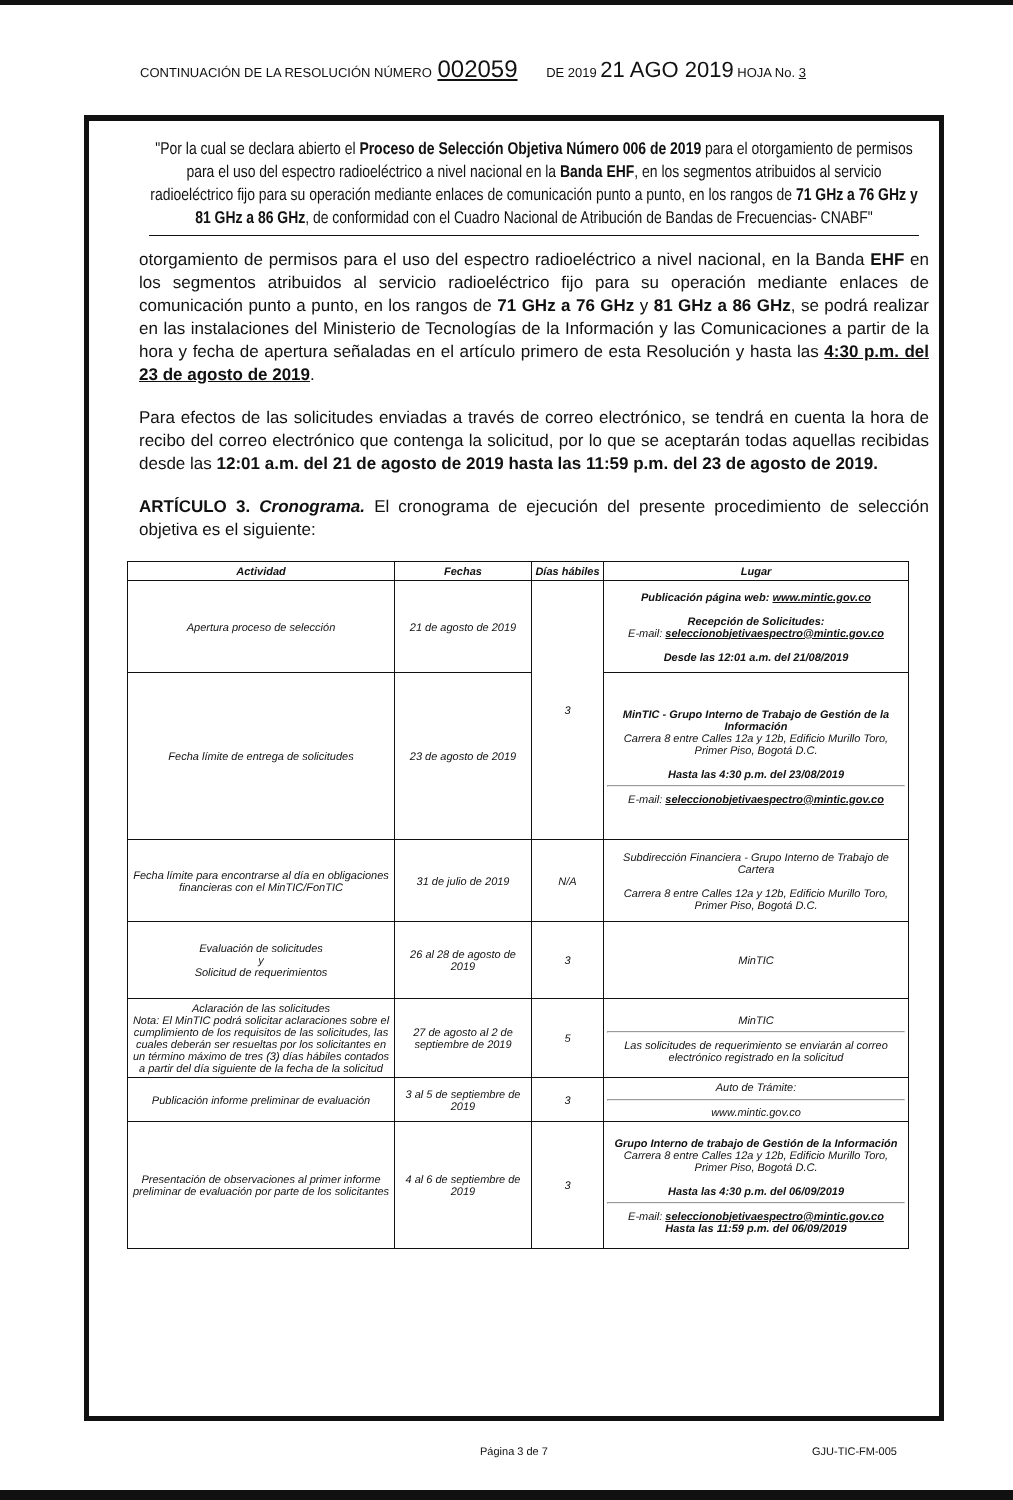CONTINUACIÓN DE LA RESOLUCIÓN NÚMERO 002059 DE 2019 21 AGO 2019 HOJA No. 3
"Por la cual se declara abierto el Proceso de Selección Objetiva Número 006 de 2019 para el otorgamiento de permisos para el uso del espectro radioeléctrico a nivel nacional en la Banda EHF, en los segmentos atribuidos al servicio radioeléctrico fijo para su operación mediante enlaces de comunicación punto a punto, en los rangos de 71 GHz a 76 GHz y 81 GHz a 86 GHz, de conformidad con el Cuadro Nacional de Atribución de Bandas de Frecuencias- CNABF"
otorgamiento de permisos para el uso del espectro radioeléctrico a nivel nacional, en la Banda EHF en los segmentos atribuidos al servicio radioeléctrico fijo para su operación mediante enlaces de comunicación punto a punto, en los rangos de 71 GHz a 76 GHz y 81 GHz a 86 GHz, se podrá realizar en las instalaciones del Ministerio de Tecnologías de la Información y las Comunicaciones a partir de la hora y fecha de apertura señaladas en el artículo primero de esta Resolución y hasta las 4:30 p.m. del 23 de agosto de 2019.
Para efectos de las solicitudes enviadas a través de correo electrónico, se tendrá en cuenta la hora de recibo del correo electrónico que contenga la solicitud, por lo que se aceptarán todas aquellas recibidas desde las 12:01 a.m. del 21 de agosto de 2019 hasta las 11:59 p.m. del 23 de agosto de 2019.
ARTÍCULO 3. Cronograma. El cronograma de ejecución del presente procedimiento de selección objetiva es el siguiente:
| Actividad | Fechas | Días hábiles | Lugar |
| --- | --- | --- | --- |
| Apertura proceso de selección | 21 de agosto de 2019 | 3 | Publicación página web: www.mintic.gov.co Recepción de Solicitudes: E-mail: seleccionobjetivaespectro@mintic.gov.co Desde las 12:01 a.m. del 21/08/2019 |
| Fecha límite de entrega de solicitudes | 23 de agosto de 2019 | | MinTIC - Grupo Interno de Trabajo de Gestión de la Información Carrera 8 entre Calles 12a y 12b, Edificio Murillo Toro, Primer Piso, Bogotá D.C. Hasta las 4:30 p.m. del 23/08/2019 E-mail: seleccionobjetivaespectro@mintic.gov.co |
| Fecha límite para encontrarse al día en obligaciones financieras con el MinTIC/FonTIC | 31 de julio de 2019 | N/A | Subdirección Financiera - Grupo Interno de Trabajo de Cartera Carrera 8 entre Calles 12a y 12b, Edificio Murillo Toro, Primer Piso, Bogotá D.C. |
| Evaluación de solicitudes y Solicitud de requerimientos | 26 al 28 de agosto de 2019 | 3 | MinTIC |
| Aclaración de las solicitudes Nota: El MinTIC podrá solicitar aclaraciones sobre el cumplimiento de los requisitos de las solicitudes, las cuales deberán ser resueltas por los solicitantes en un término máximo de tres (3) días hábiles contados a partir del día siguiente de la fecha de la solicitud | 27 de agosto al 2 de septiembre de 2019 | 5 | MinTIC Las solicitudes de requerimiento se enviarán al correo electrónico registrado en la solicitud |
| Publicación informe preliminar de evaluación | 3 al 5 de septiembre de 2019 | 3 | Auto de Trámite: www.mintic.gov.co |
| Presentación de observaciones al primer informe preliminar de evaluación por parte de los solicitantes | 4 al 6 de septiembre de 2019 | 3 | Grupo Interno de trabajo de Gestión de la Información Carrera 8 entre Calles 12a y 12b, Edificio Murillo Toro, Primer Piso, Bogotá D.C. Hasta las 4:30 p.m. del 06/09/2019 E-mail: seleccionobjetivaespectro@mintic.gov.co Hasta las 11:59 p.m. del 06/09/2019 |
Página 3 de 7 GJU-TIC-FM-005